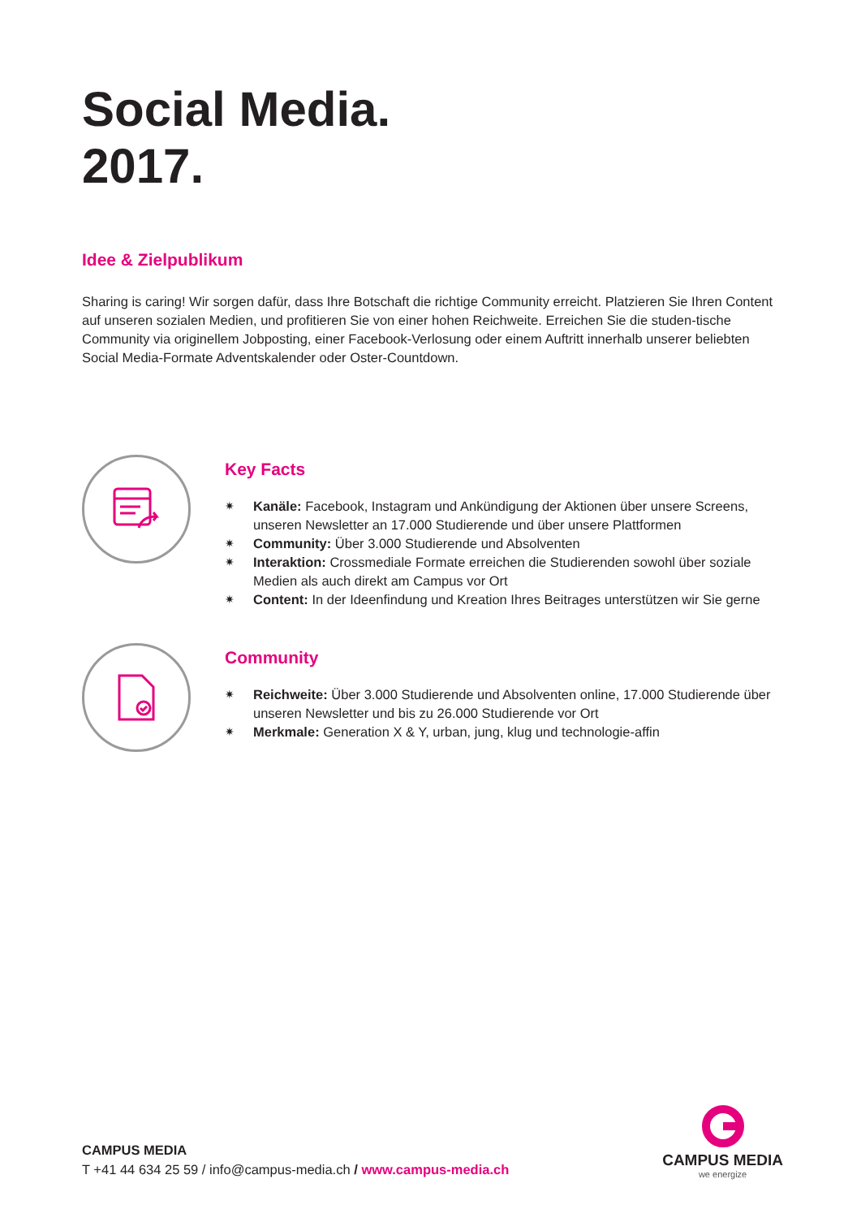Social Media.
2017.
Idee & Zielpublikum
Sharing is caring! Wir sorgen dafür, dass Ihre Botschaft die richtige Community erreicht. Platzieren Sie Ihren Content auf unseren sozialen Medien, und profitieren Sie von einer hohen Reichweite. Erreichen Sie die studen-tische Community via originellem Jobposting, einer Facebook-Verlosung oder einem Auftritt innerhalb unserer beliebten Social Media-Formate Adventskalender oder Oster-Countdown.
Key Facts
✷ Kanäle: Facebook, Instagram und Ankündigung der Aktionen über unsere Screens, unseren Newsletter an 17.000 Studierende und über unsere Plattformen
✷ Community: Über 3.000 Studierende und Absolventen
✷ Interaktion: Crossmediale Formate erreichen die Studierenden sowohl über soziale Medien als auch direkt am Campus vor Ort
✷ Content: In der Ideenfindung und Kreation Ihres Beitrages unterstützen wir Sie gerne
Community
✷ Reichweite: Über 3.000 Studierende und Absolventen online, 17.000 Studierende über unseren Newsletter und bis zu 26.000 Studierende vor Ort
✷ Merkmale: Generation X & Y, urban, jung, klug und technologie-affin
CAMPUS MEDIA
T +41 44 634 25 59 / info@campus-media.ch / www.campus-media.ch
CAMPUS MEDIA
we energize